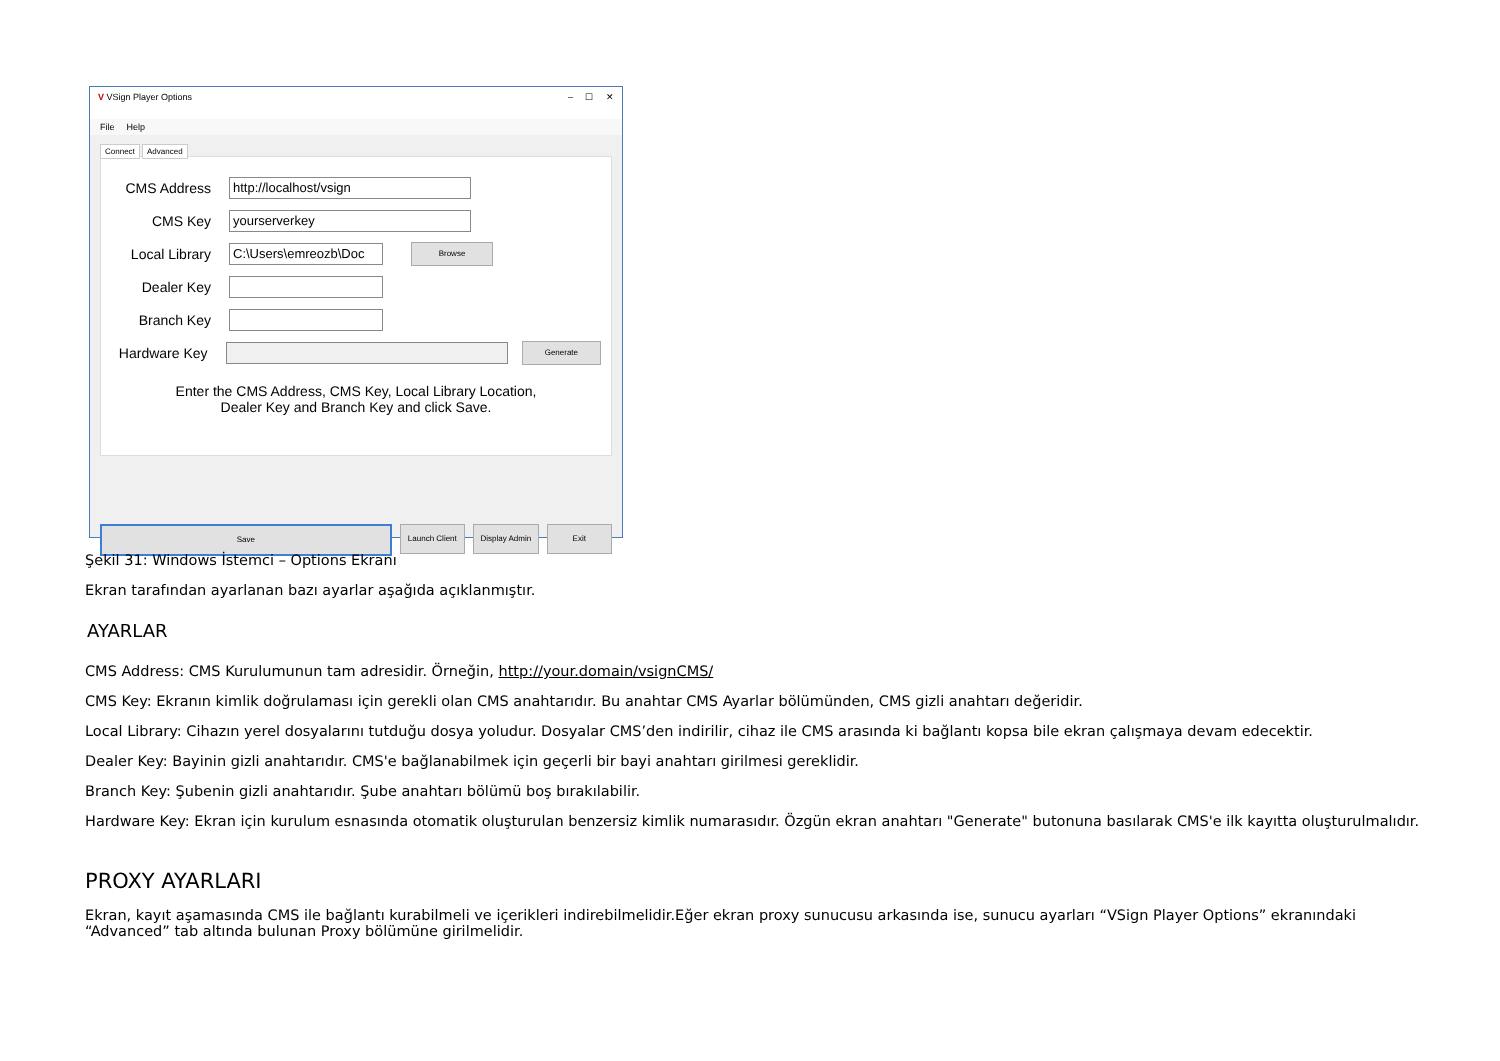V VSign Player Options – ☐ ✕
File Help
Connect Advanced
CMS Address http://localhost/vsign
CMS Key yourserverkey
Local Library C:\Users\emreozb\Doc Browse
Dealer Key
Branch Key
Hardware Key Generate
Enter the CMS Address, CMS Key, Local Library Location,
Dealer Key and Branch Key and click Save.
Save Launch Client Display Admin Exit
Şekil 31: Windows İstemci – Options Ekranı
Ekran tarafından ayarlanan bazı ayarlar aşağıda açıklanmıştır.
AYARLAR
CMS Address: CMS Kurulumunun tam adresidir. Örneğin, http://your.domain/vsignCMS/
CMS Key: Ekranın kimlik doğrulaması için gerekli olan CMS anahtarıdır. Bu anahtar CMS Ayarlar bölümünden, CMS gizli anahtarı değeridir.
Local Library: Cihazın yerel dosyalarını tutduğu dosya yoludur. Dosyalar CMS’den indirilir, cihaz ile CMS arasında ki bağlantı kopsa bile ekran çalışmaya devam edecektir.
Dealer Key: Bayinin gizli anahtarıdır. CMS'e bağlanabilmek için geçerli bir bayi anahtarı girilmesi gereklidir.
Branch Key: Şubenin gizli anahtarıdır. Şube anahtarı bölümü boş bırakılabilir.
Hardware Key: Ekran için kurulum esnasında otomatik oluşturulan benzersiz kimlik numarasıdır. Özgün ekran anahtarı "Generate" butonuna basılarak CMS'e ilk kayıtta oluşturulmalıdır.
PROXY AYARLARI
Ekran, kayıt aşamasında CMS ile bağlantı kurabilmeli ve içerikleri indirebilmelidir.Eğer ekran proxy sunucusu arkasında ise, sunucu ayarları “VSign Player Options” ekranındaki “Advanced” tab altında bulunan Proxy bölümüne girilmelidir.